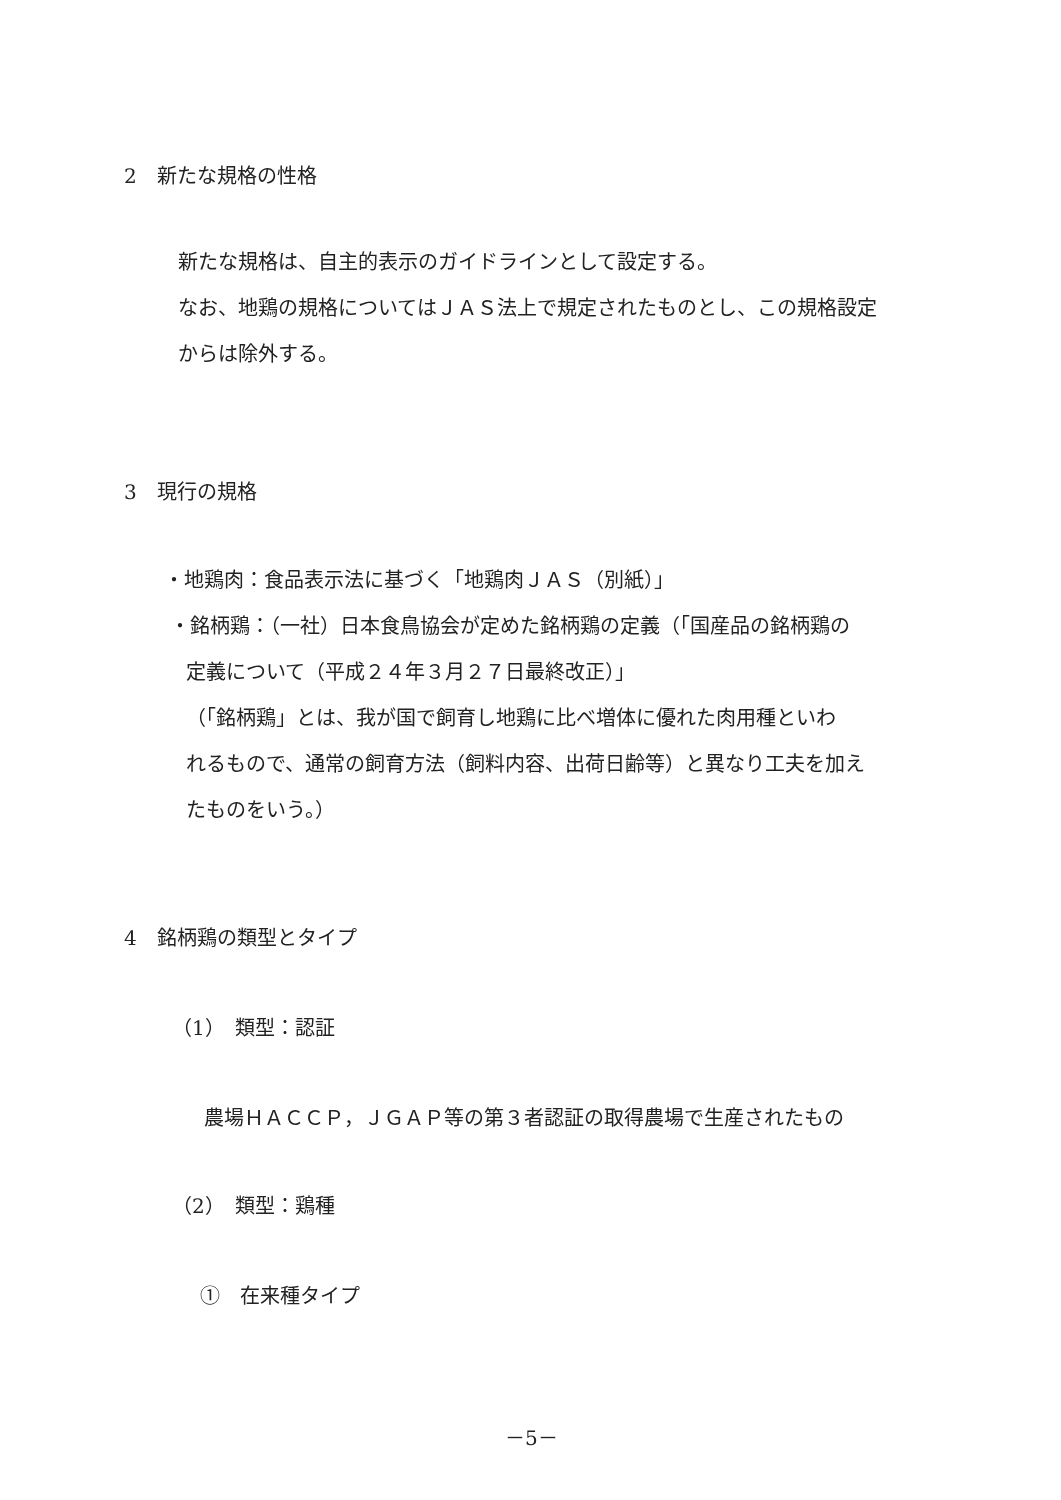2　新たな規格の性格
新たな規格は、自主的表示のガイドラインとして設定する。
なお、地鶏の規格についてはＪＡＳ法上で規定されたものとし、この規格設定
からは除外する。
3　現行の規格
・地鶏肉：食品表示法に基づく「地鶏肉ＪＡＳ（別紙）」
・銘柄鶏：（一社）日本食鳥協会が定めた銘柄鶏の定義（「国産品の銘柄鶏の
定義について（平成２４年３月２７日最終改正）」
（「銘柄鶏」とは、我が国で飼育し地鶏に比べ増体に優れた肉用種といわ
れるもので、通常の飼育方法（飼料内容、出荷日齢等）と異なり工夫を加え
たものをいう。）
4　銘柄鶏の類型とタイプ
（1）　類型：認証
農場ＨＡＣＣＰ，ＪＧＡＰ等の第３者認証の取得農場で生産されたもの
（2）　類型：鶏種
①　在来種タイプ
－5－